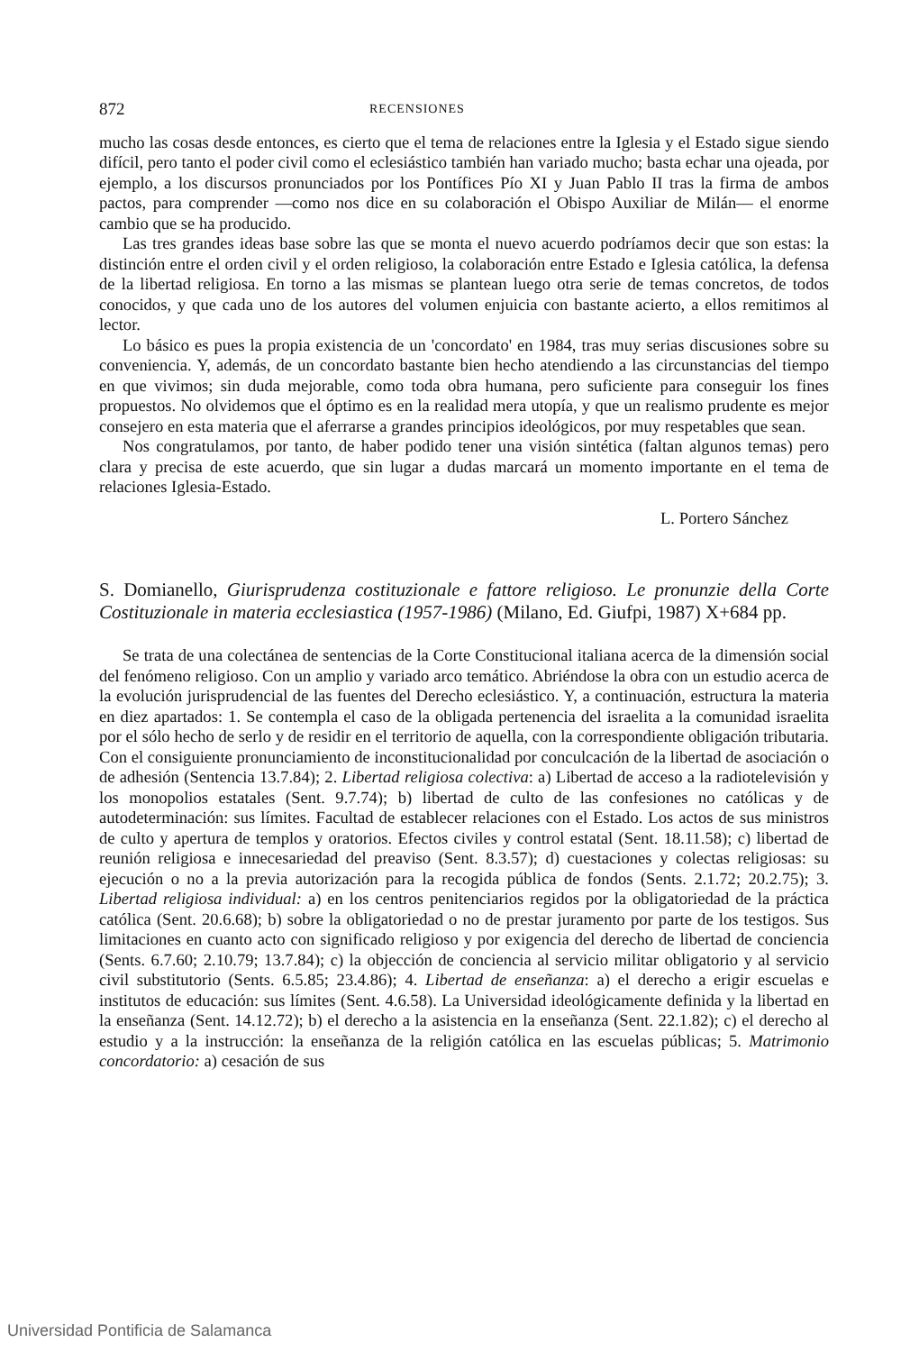872 RECENSIONES
mucho las cosas desde entonces, es cierto que el tema de relaciones entre la Iglesia y el Estado sigue siendo difícil, pero tanto el poder civil como el eclesiástico también han variado mucho; basta echar una ojeada, por ejemplo, a los discursos pronunciados por los Pontífices Pío XI y Juan Pablo II tras la firma de ambos pactos, para comprender —como nos dice en su colaboración el Obispo Auxiliar de Milán— el enorme cambio que se ha producido.
Las tres grandes ideas base sobre las que se monta el nuevo acuerdo podríamos decir que son estas: la distinción entre el orden civil y el orden religioso, la colaboración entre Estado e Iglesia católica, la defensa de la libertad religiosa. En torno a las mismas se plantean luego otra serie de temas concretos, de todos conocidos, y que cada uno de los autores del volumen enjuicia con bastante acierto, a ellos remitimos al lector.
Lo básico es pues la propia existencia de un 'concordato' en 1984, tras muy serias discusiones sobre su conveniencia. Y, además, de un concordato bastante bien hecho atendiendo a las circunstancias del tiempo en que vivimos; sin duda mejorable, como toda obra humana, pero suficiente para conseguir los fines propuestos. No olvidemos que el óptimo es en la realidad mera utopía, y que un realismo prudente es mejor consejero en esta materia que el aferrarse a grandes principios ideológicos, por muy respetables que sean.
Nos congratulamos, por tanto, de haber podido tener una visión sintética (faltan algunos temas) pero clara y precisa de este acuerdo, que sin lugar a dudas marcará un momento importante en el tema de relaciones Iglesia-Estado.
L. Portero Sánchez
S. Domianello, Giurisprudenza costituzionale e fattore religioso. Le pronunzie della Corte Costituzionale in materia ecclesiastica (1957-1986) (Milano, Ed. Giufpi, 1987) X+684 pp.
Se trata de una colectánea de sentencias de la Corte Constitucional italiana acerca de la dimensión social del fenómeno religioso. Con un amplio y variado arco temático. Abriéndose la obra con un estudio acerca de la evolución jurisprudencial de las fuentes del Derecho eclesiástico. Y, a continuación, estructura la materia en diez apartados: 1. Se contempla el caso de la obligada pertenencia del israelita a la comunidad israelita por el sólo hecho de serlo y de residir en el territorio de aquella, con la correspondiente obligación tributaria. Con el consiguiente pronunciamiento de inconstitucionalidad por conculcación de la libertad de asociación o de adhesión (Sentencia 13.7.84); 2. Libertad religiosa colectiva: a) Libertad de acceso a la radiotelevisión y los monopolios estatales (Sent. 9.7.74); b) libertad de culto de las confesiones no católicas y de autodeterminación: sus límites. Facultad de establecer relaciones con el Estado. Los actos de sus ministros de culto y apertura de templos y oratorios. Efectos civiles y control estatal (Sent. 18.11.58); c) libertad de reunión religiosa e innecesariedad del preaviso (Sent. 8.3.57); d) cuestaciones y colectas religiosas: su ejecución o no a la previa autorización para la recogida pública de fondos (Sents. 2.1.72; 20.2.75); 3. Libertad religiosa individual: a) en los centros penitenciarios regidos por la obligatoriedad de la práctica católica (Sent. 20.6.68); b) sobre la obligatoriedad o no de prestar juramento por parte de los testigos. Sus limitaciones en cuanto acto con significado religioso y por exigencia del derecho de libertad de conciencia (Sents. 6.7.60; 2.10.79; 13.7.84); c) la objección de conciencia al servicio militar obligatorio y al servicio civil substitutorio (Sents. 6.5.85; 23.4.86); 4. Libertad de enseñanza: a) el derecho a erigir escuelas e institutos de educación: sus límites (Sent. 4.6.58). La Universidad ideológicamente definida y la libertad en la enseñanza (Sent. 14.12.72); b) el derecho a la asistencia en la enseñanza (Sent. 22.1.82); c) el derecho al estudio y a la instrucción: la enseñanza de la religión católica en las escuelas públicas; 5. Matrimonio concordatorio: a) cesación de sus
Universidad Pontificia de Salamanca